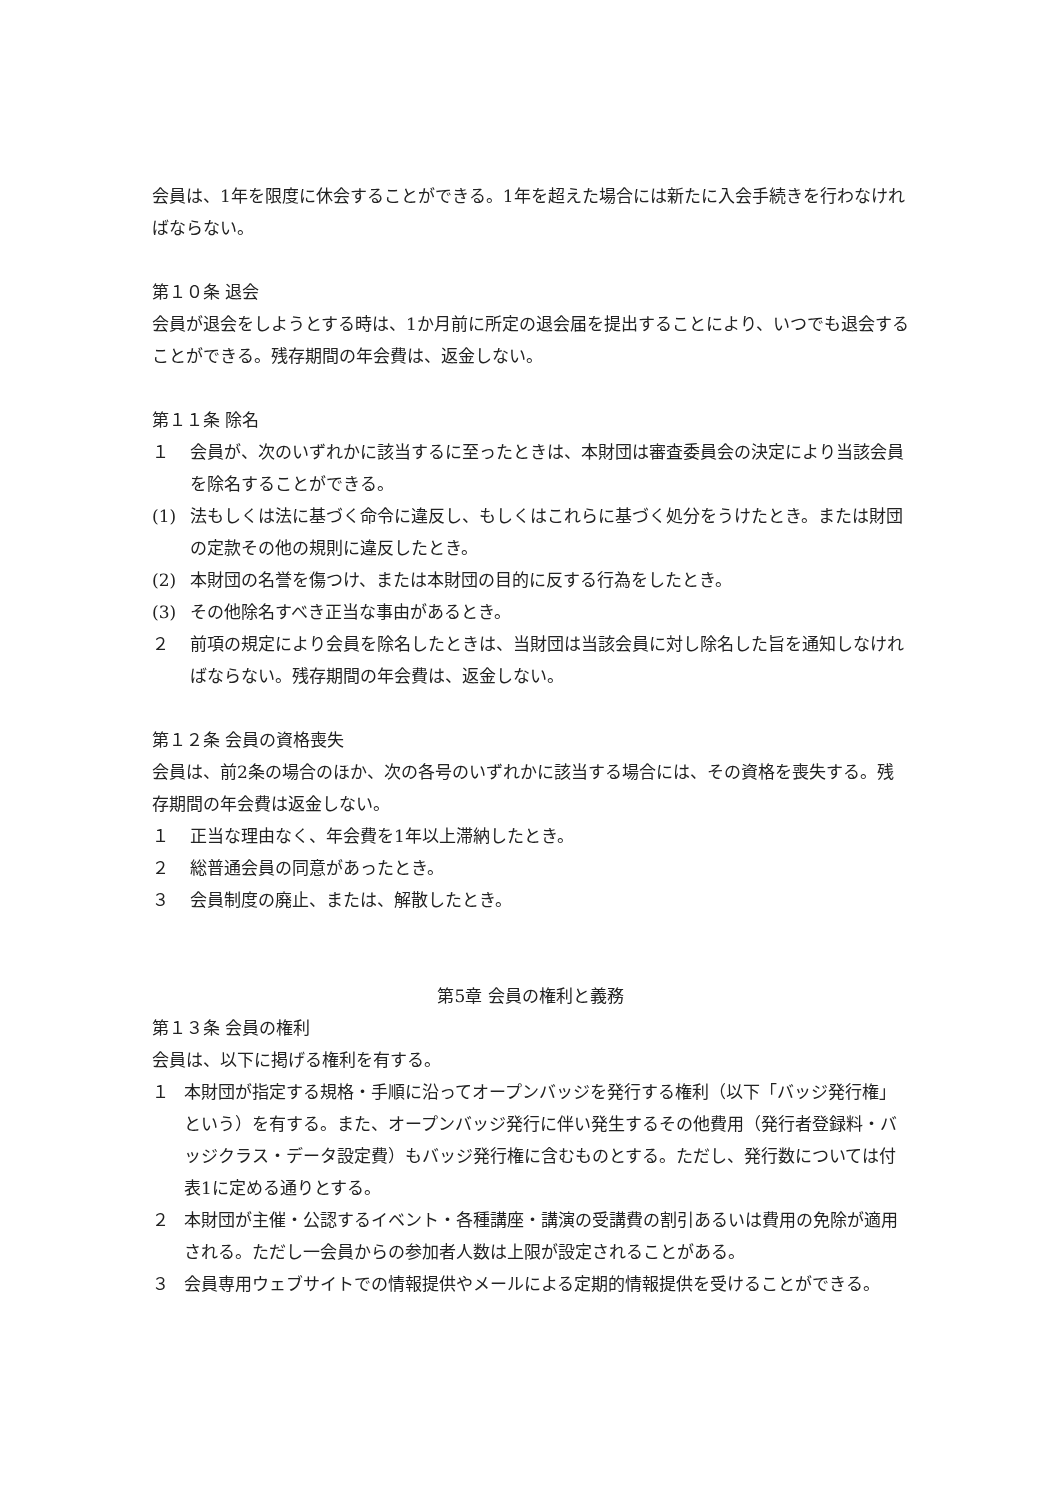会員は、1年を限度に休会することができる。1年を超えた場合には新たに入会手続きを行わなければならない。
第１０条 退会
会員が退会をしようとする時は、1か月前に所定の退会届を提出することにより、いつでも退会することができる。残存期間の年会費は、返金しない。
第１１条 除名
１ 会員が、次のいずれかに該当するに至ったときは、本財団は審査委員会の決定により当該会員を除名することができる。
(1) 法もしくは法に基づく命令に違反し、もしくはこれらに基づく処分をうけたとき。または財団の定款その他の規則に違反したとき。
(2) 本財団の名誉を傷つけ、または本財団の目的に反する行為をしたとき。
(3) その他除名すべき正当な事由があるとき。
２ 前項の規定により会員を除名したときは、当財団は当該会員に対し除名した旨を通知しなければならない。残存期間の年会費は、返金しない。
第１２条 会員の資格喪失
会員は、前2条の場合のほか、次の各号のいずれかに該当する場合には、その資格を喪失する。残存期間の年会費は返金しない。
１ 正当な理由なく、年会費を1年以上滞納したとき。
２ 総普通会員の同意があったとき。
３ 会員制度の廃止、または、解散したとき。
第5章 会員の権利と義務
第１３条 会員の権利
会員は、以下に掲げる権利を有する。
１ 本財団が指定する規格・手順に沿ってオープンバッジを発行する権利（以下「バッジ発行権」という）を有する。また、オープンバッジ発行に伴い発生するその他費用（発行者登録料・バッジクラス・データ設定費）もバッジ発行権に含むものとする。ただし、発行数については付表1に定める通りとする。
２ 本財団が主催・公認するイベント・各種講座・講演の受講費の割引あるいは費用の免除が適用される。ただし一会員からの参加者人数は上限が設定されることがある。
３ 会員専用ウェブサイトでの情報提供やメールによる定期的情報提供を受けることができる。